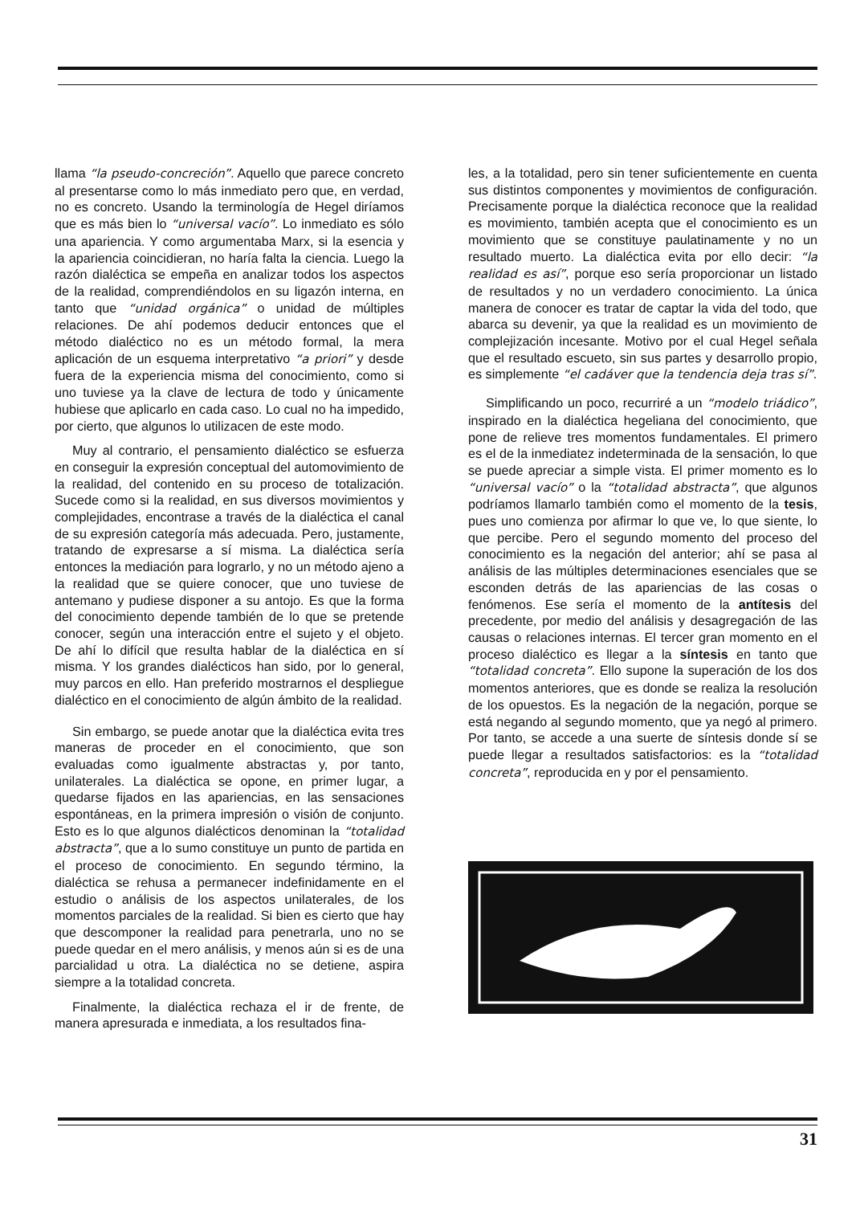llama “la pseudo-concreción”. Aquello que parece concreto al presentarse como lo más inmediato pero que, en verdad, no es concreto. Usando la terminología de Hegel diríamos que es más bien lo “universal vacío”. Lo inmediato es sólo una apariencia. Y como argumentaba Marx, si la esencia y la apariencia coincidieran, no haría falta la ciencia. Luego la razón dialéctica se empeña en analizar todos los aspectos de la realidad, comprendiéndolos en su ligazón interna, en tanto que “unidad orgánica” o unidad de múltiples relaciones. De ahí podemos deducir entonces que el método dialéctico no es un método formal, la mera aplicación de un esquema interpretativo “a priori” y desde fuera de la experiencia misma del conocimiento, como si uno tuviese ya la clave de lectura de todo y únicamente hubiese que aplicarlo en cada caso. Lo cual no ha impedido, por cierto, que algunos lo utilizacen de este modo.
Muy al contrario, el pensamiento dialéctico se esfuerza en conseguir la expresión conceptual del automovimiento de la realidad, del contenido en su proceso de totalización. Sucede como si la realidad, en sus diversos movimientos y complejidades, encontrase a través de la dialéctica el canal de su expresión categoría más adecuada. Pero, justamente, tratando de expresarse a sí misma. La dialéctica sería entonces la mediación para lograrlo, y no un método ajeno a la realidad que se quiere conocer, que uno tuviese de antemano y pudiese disponer a su antojo. Es que la forma del conocimiento depende también de lo que se pretende conocer, según una interacción entre el sujeto y el objeto. De ahí lo difícil que resulta hablar de la dialéctica en sí misma. Y los grandes dialécticos han sido, por lo general, muy parcos en ello. Han preferido mostrarnos el despliegue dialéctico en el conocimiento de algún ámbito de la realidad.
Sin embargo, se puede anotar que la dialéctica evita tres maneras de proceder en el conocimiento, que son evaluadas como igualmente abstractas y, por tanto, unilaterales. La dialéctica se opone, en primer lugar, a quedarse fijados en las apariencias, en las sensaciones espontáneas, en la primera impresión o visión de conjunto. Esto es lo que algunos dialécticos denominan la “totalidad abstracta”, que a lo sumo constituye un punto de partida en el proceso de conocimiento. En segundo término, la dialéctica se rehusa a permanecer indefinidamente en el estudio o análisis de los aspectos unilaterales, de los momentos parciales de la realidad. Si bien es cierto que hay que descomponer la realidad para penetrarla, uno no se puede quedar en el mero análisis, y menos aún si es de una parcialidad u otra. La dialéctica no se detiene, aspira siempre a la totalidad concreta.
Finalmente, la dialéctica rechaza el ir de frente, de manera apresurada e inmediata, a los resultados fina-
les, a la totalidad, pero sin tener suficientemente en cuenta sus distintos componentes y movimientos de configuración. Precisamente porque la dialéctica reconoce que la realidad es movimiento, también acepta que el conocimiento es un movimiento que se constituye paulatinamente y no un resultado muerto. La dialéctica evita por ello decir: “la realidad es así”, porque eso sería proporcionar un listado de resultados y no un verdadero conocimiento. La única manera de conocer es tratar de captar la vida del todo, que abarca su devenir, ya que la realidad es un movimiento de complejización incesante. Motivo por el cual Hegel señala que el resultado escueto, sin sus partes y desarrollo propio, es simplemente “el cadáver que la tendencia deja tras sí”.
Simplificando un poco, recurriré a un “modelo triádico”, inspirado en la dialéctica hegeliana del conocimiento, que pone de relieve tres momentos fundamentales. El primero es el de la inmediatez indeterminada de la sensación, lo que se puede apreciar a simple vista. El primer momento es lo “universal vacío” o la “totalidad abstracta”, que algunos podríamos llamarlo también como el momento de la tesis, pues uno comienza por afirmar lo que ve, lo que siente, lo que percibe. Pero el segundo momento del proceso del conocimiento es la negación del anterior; ahí se pasa al análisis de las múltiples determinaciones esenciales que se esconden detrás de las apariencias de las cosas o fenómenos. Ese sería el momento de la antítesis del precedente, por medio del análisis y desagregación de las causas o relaciones internas. El tercer gran momento en el proceso dialéctico es llegar a la síntesis en tanto que “totalidad concreta”. Ello supone la superación de los dos momentos anteriores, que es donde se realiza la resolución de los opuestos. Es la negación de la negación, porque se está negando al segundo momento, que ya negó al primero. Por tanto, se accede a una suerte de síntesis donde sí se puede llegar a resultados satisfactorios: es la “totalidad concreta”, reproducida en y por el pensamiento.
31